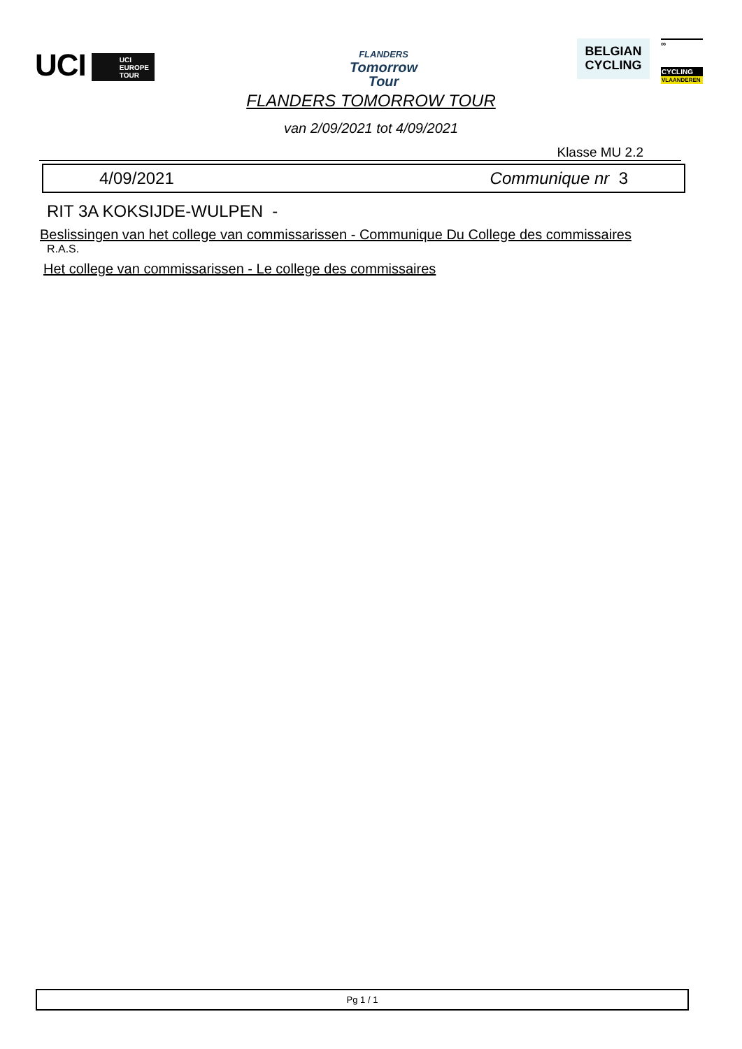UCI UCI EUROPE TOUR
FLANDERS
Tomorrow
Tour
BELGIAN
CYCLING
∞
CYCLING
VLAANDEREN
FLANDERS TOMORROW TOUR
van 2/09/2021 tot 4/09/2021
Klasse MU 2.2
4/09/2021 Communique nr 3
RIT 3A KOKSIJDE-WULPEN -
Beslissingen van het college van commissarissen - Communique Du College des commissaires
R.A.S.
Het college van commissarissen - Le college des commissaires
Pg 1 / 1